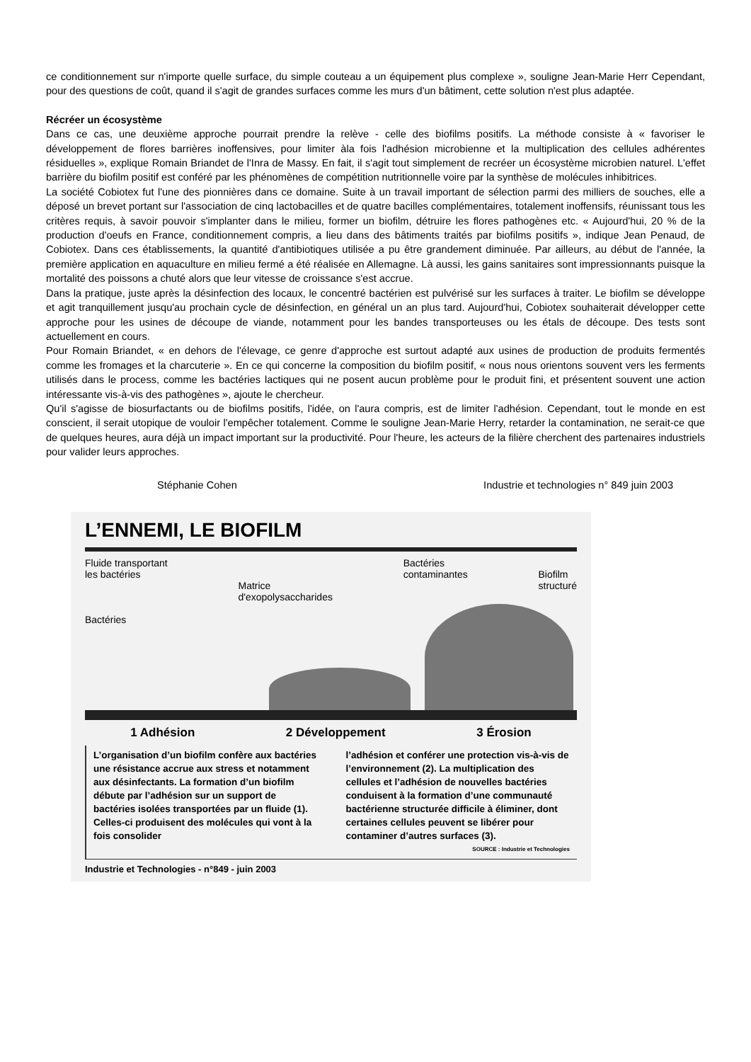ce conditionnement sur n'importe quelle surface, du simple couteau a un équipement plus complexe », souligne Jean-Marie Herr Cependant, pour des questions de coût, quand il s'agit de grandes surfaces comme les murs d'un bâtiment, cette solution n'est plus adaptée.
Récréer un écosystème
Dans ce cas, une deuxième approche pourrait prendre la relève - celle des biofilms positifs. La méthode consiste à « favoriser le développement de flores barrières inoffensives, pour limiter àla fois l'adhésion microbienne et la multiplication des cellules adhérentes résiduelles », explique Romain Briandet de l'Inra de Massy. En fait, il s'agit tout simplement de recréer un écosystème microbien naturel. L'effet barrière du biofilm positif est conféré par les phénomènes de compétition nutritionnelle voire par la synthèse de molécules inhibitrices.
La société Cobiotex fut l'une des pionnières dans ce domaine. Suite à un travail important de sélection parmi des milliers de souches, elle a déposé un brevet portant sur l'association de cinq lactobacilles et de quatre bacilles complémentaires, totalement inoffensifs, réunissant tous les critères requis, à savoir pouvoir s'implanter dans le milieu, former un biofilm, détruire les flores pathogènes etc. « Aujourd'hui, 20 % de la production d'oeufs en France, conditionnement compris, a lieu dans des bâtiments traités par biofilms positifs », indique Jean Penaud, de Cobiotex. Dans ces établissements, la quantité d'antibiotiques utilisée a pu être grandement diminuée. Par ailleurs, au début de l'année, la première application en aquaculture en milieu fermé a été réalisée en Allemagne. Là aussi, les gains sanitaires sont impressionnants puisque la mortalité des poissons a chuté alors que leur vitesse de croissance s'est accrue.
Dans la pratique, juste après la désinfection des locaux, le concentré bactérien est pulvérisé sur les surfaces à traiter. Le biofilm se développe et agit tranquillement jusqu'au prochain cycle de désinfection, en général un an plus tard. Aujourd'hui, Cobiotex souhaiterait développer cette approche pour les usines de découpe de viande, notamment pour les bandes transporteuses ou les étals de découpe. Des tests sont actuellement en cours.
Pour Romain Briandet, « en dehors de l'élevage, ce genre d'approche est surtout adapté aux usines de production de produits fermentés comme les fromages et la charcuterie ». En ce qui concerne la composition du biofilm positif, « nous nous orientons souvent vers les ferments utilisés dans le process, comme les bactéries lactiques qui ne posent aucun problème pour le produit fini, et présentent souvent une action intéressante vis-à-vis des pathogènes », ajoute le chercheur.
Qu'il s'agisse de biosurfactants ou de biofilms positifs, l'idée, on l'aura compris, est de limiter l'adhésion. Cependant, tout le monde en est conscient, il serait utopique de vouloir l'empêcher totalement. Comme le souligne Jean-Marie Herry, retarder la contamination, ne serait-ce que de quelques heures, aura déjà un impact important sur la productivité. Pour l'heure, les acteurs de la filière cherchent des partenaires industriels pour valider leurs approches.
Stéphanie Cohen Industrie et technologies n° 849 juin 2003
L’ENNEMI, LE BIOFILM
Fluide transportant
les bactéries
Bactéries
Matrice
d'exopolysaccharides Bactéries
contaminantes
Biofilm
structuré
1 Adhésion 2 Développement 3 Érosion
L’organisation d’un biofilm confère aux bactéries une résistance accrue aux stress et notamment aux désinfectants. La formation d’un biofilm débute par l’adhésion sur un support de bactéries isolées transportées par un fluide (1). Celles-ci produisent des molécules qui vont à la fois consolider
l’adhésion et conférer une protection vis-à-vis de l’environnement (2). La multiplication des cellules et l’adhésion de nouvelles bactéries conduisent à la formation d’une communauté bactérienne structurée difficile à éliminer, dont certaines cellules peuvent se libérer pour contaminer d’autres surfaces (3).
SOURCE : Industrie et Technologies
Industrie et Technologies - n°849 - juin 2003